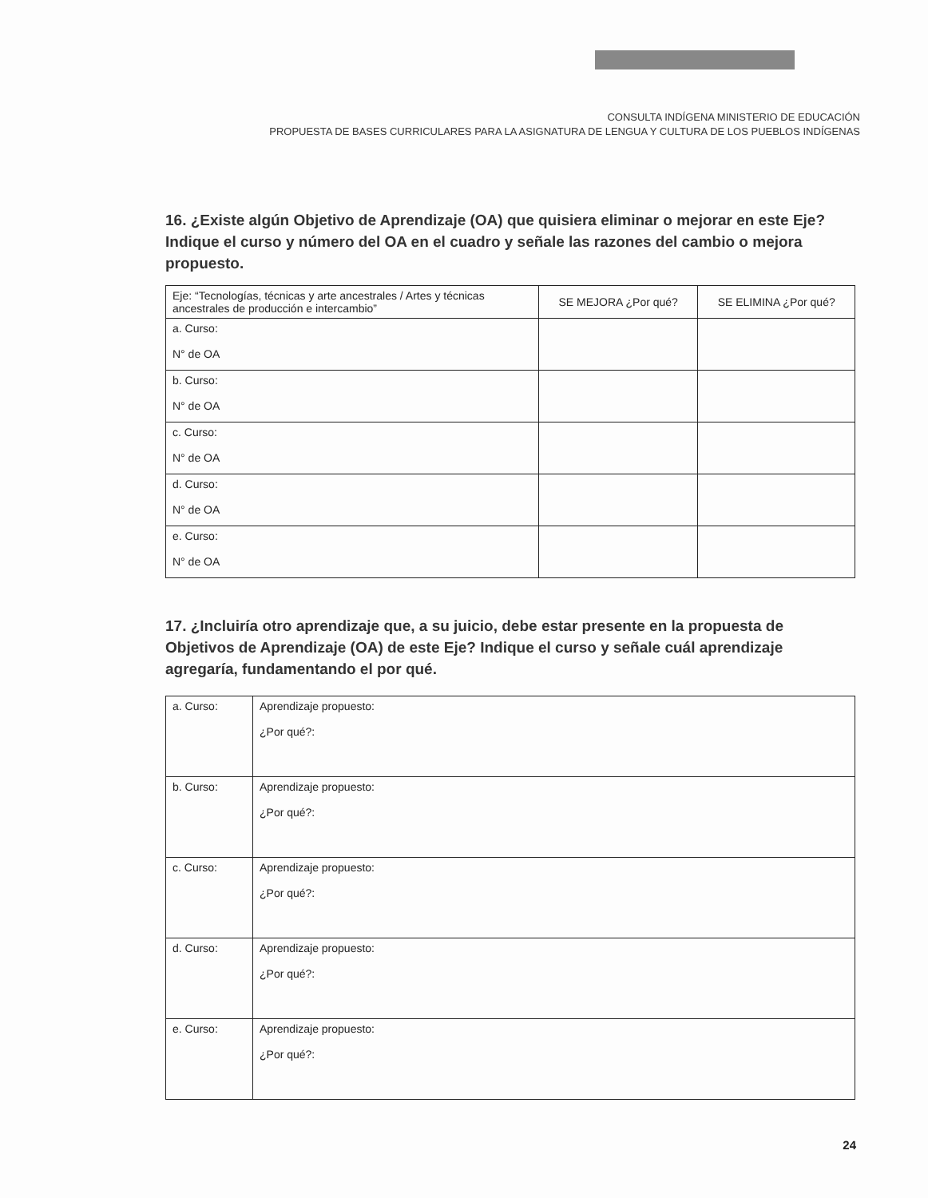CONSULTA INDÍGENA MINISTERIO DE EDUCACIÓN
PROPUESTA DE BASES CURRICULARES PARA LA ASIGNATURA DE LENGUA Y CULTURA DE LOS PUEBLOS INDÍGENAS
16. ¿Existe algún Objetivo de Aprendizaje (OA) que quisiera eliminar o mejorar en este Eje? Indique el curso y número del OA en el cuadro y señale las razones del cambio o mejora propuesto.
| Eje: “Tecnologías, técnicas y arte ancestrales / Artes y técnicas ancestrales de producción e intercambio” | SE MEJORA ¿Por qué? | SE ELIMINA ¿Por qué? |
| --- | --- | --- |
| a. Curso: N° de OA | | |
| b. Curso: N° de OA | | |
| c. Curso: N° de OA | | |
| d. Curso: N° de OA | | |
| e. Curso: N° de OA | | |
17. ¿Incluiría otro aprendizaje que, a su juicio, debe estar presente en la propuesta de Objetivos de Aprendizaje (OA) de este Eje? Indique el curso y señale cuál aprendizaje agregaría, fundamentando el por qué.
| a. Curso: | Aprendizaje propuesto: ¿Por qué?: |
| b. Curso: | Aprendizaje propuesto: ¿Por qué?: |
| c. Curso: | Aprendizaje propuesto: ¿Por qué?: |
| d. Curso: | Aprendizaje propuesto: ¿Por qué?: |
| e. Curso: | Aprendizaje propuesto: ¿Por qué?: |
24